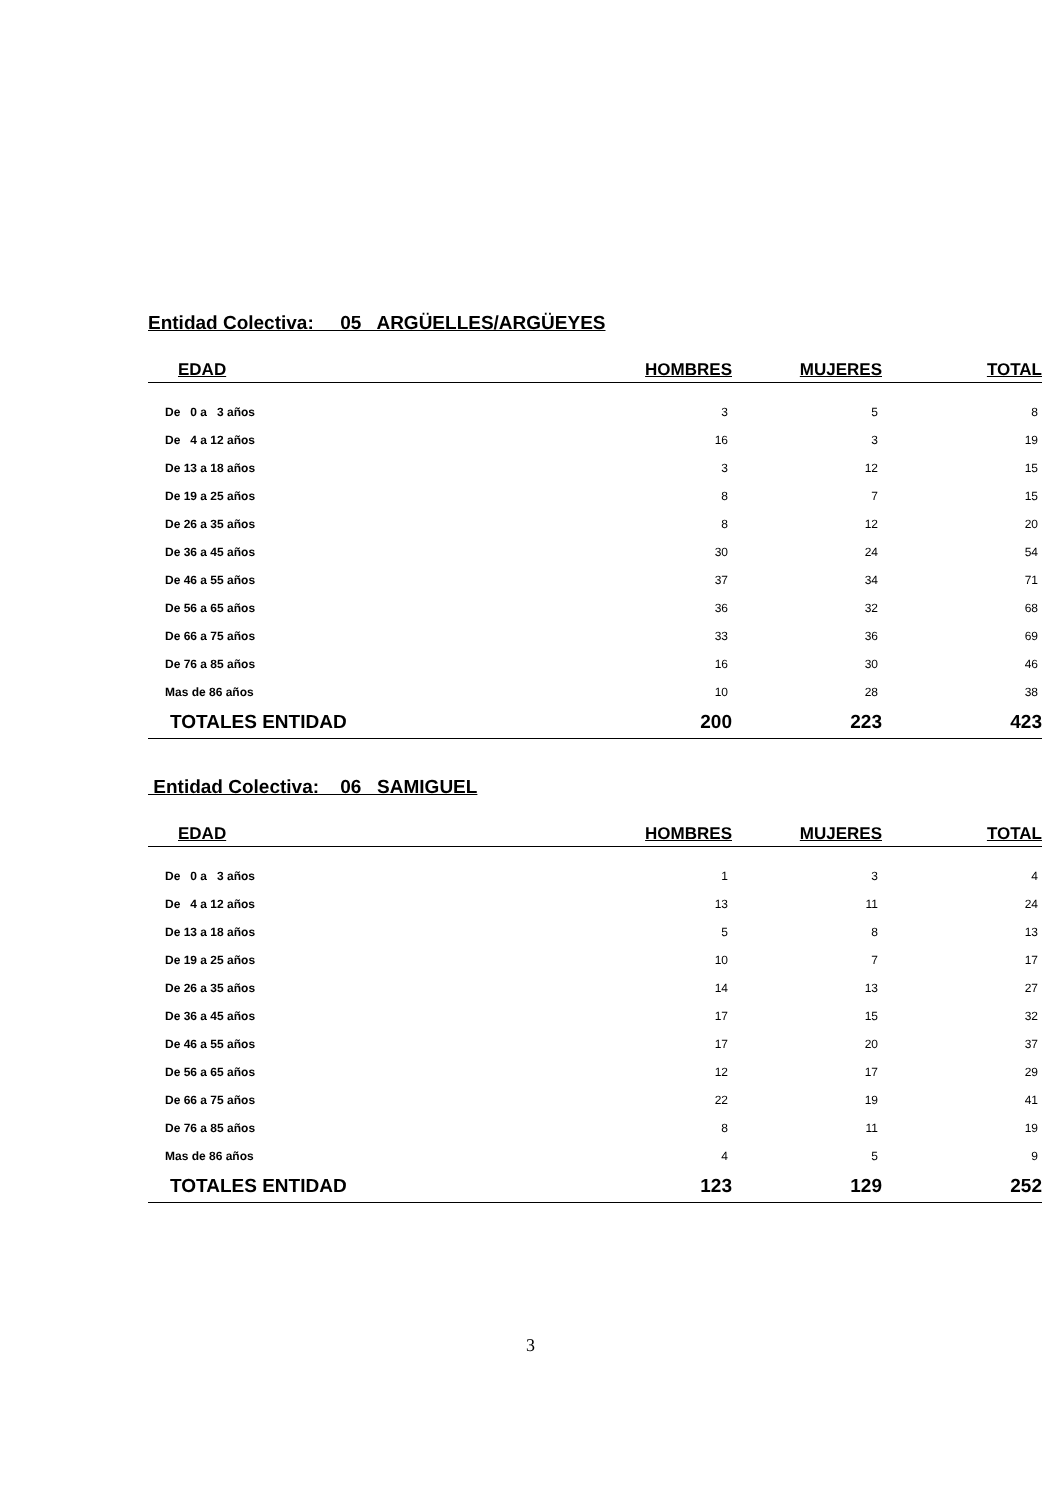Entidad Colectiva: 05 ARGÜELLES/ARGÜEYES
| EDAD | HOMBRES | MUJERES | TOTAL |
| --- | --- | --- | --- |
| De 0 a 3 años | 3 | 5 | 8 |
| De 4 a 12 años | 16 | 3 | 19 |
| De 13 a 18 años | 3 | 12 | 15 |
| De 19 a 25 años | 8 | 7 | 15 |
| De 26 a 35 años | 8 | 12 | 20 |
| De 36 a 45 años | 30 | 24 | 54 |
| De 46 a 55 años | 37 | 34 | 71 |
| De 56 a 65 años | 36 | 32 | 68 |
| De 66 a 75 años | 33 | 36 | 69 |
| De 76 a 85 años | 16 | 30 | 46 |
| Mas de 86 años | 10 | 28 | 38 |
| TOTALES ENTIDAD | 200 | 223 | 423 |
Entidad Colectiva: 06 SAMIGUEL
| EDAD | HOMBRES | MUJERES | TOTAL |
| --- | --- | --- | --- |
| De 0 a 3 años | 1 | 3 | 4 |
| De 4 a 12 años | 13 | 11 | 24 |
| De 13 a 18 años | 5 | 8 | 13 |
| De 19 a 25 años | 10 | 7 | 17 |
| De 26 a 35 años | 14 | 13 | 27 |
| De 36 a 45 años | 17 | 15 | 32 |
| De 46 a 55 años | 17 | 20 | 37 |
| De 56 a 65 años | 12 | 17 | 29 |
| De 66 a 75 años | 22 | 19 | 41 |
| De 76 a 85 años | 8 | 11 | 19 |
| Mas de 86 años | 4 | 5 | 9 |
| TOTALES ENTIDAD | 123 | 129 | 252 |
3